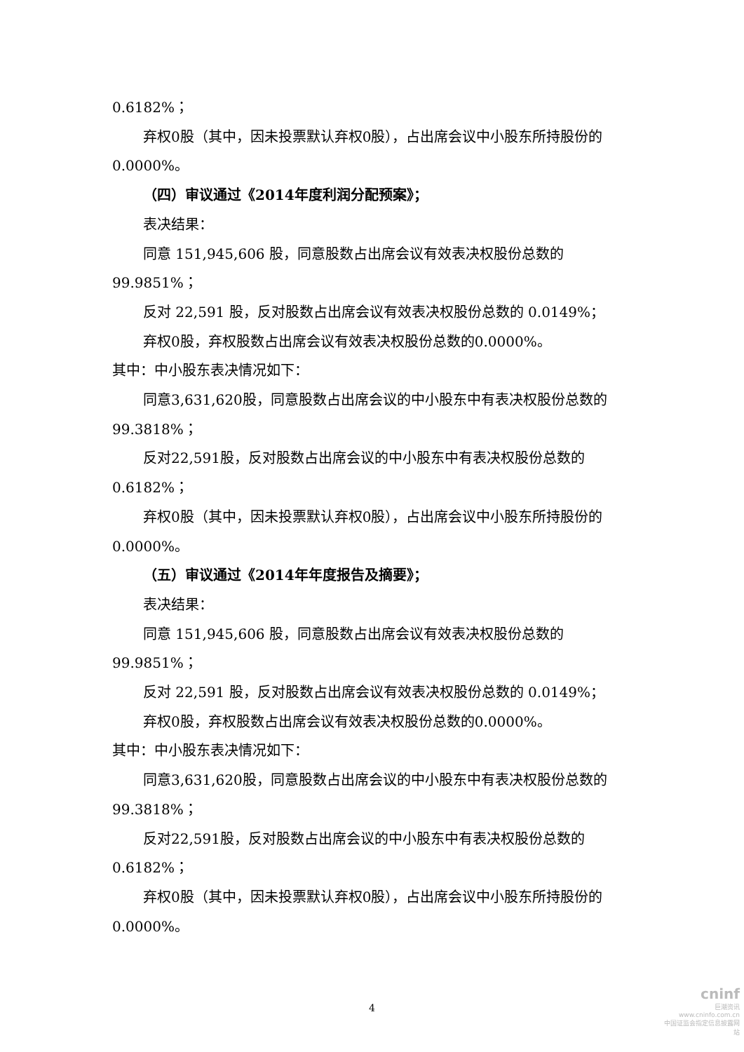0.6182%；
弃权0股（其中，因未投票默认弃权0股），占出席会议中小股东所持股份的
0.0000%。
（四）审议通过《2014年度利润分配预案》；
表决结果：
同意 151,945,606 股，同意股数占出席会议有效表决权股份总数的
99.9851%；
反对 22,591 股，反对股数占出席会议有效表决权股份总数的 0.0149%；
弃权0股，弃权股数占出席会议有效表决权股份总数的0.0000%。
其中：中小股东表决情况如下：
同意3,631,620股，同意股数占出席会议的中小股东中有表决权股份总数的
99.3818%；
反对22,591股，反对股数占出席会议的中小股东中有表决权股份总数的
0.6182%；
弃权0股（其中，因未投票默认弃权0股），占出席会议中小股东所持股份的
0.0000%。
（五）审议通过《2014年年度报告及摘要》；
表决结果：
同意 151,945,606 股，同意股数占出席会议有效表决权股份总数的
99.9851%；
反对 22,591 股，反对股数占出席会议有效表决权股份总数的 0.0149%；
弃权0股，弃权股数占出席会议有效表决权股份总数的0.0000%。
其中：中小股东表决情况如下：
同意3,631,620股，同意股数占出席会议的中小股东中有表决权股份总数的
99.3818%；
反对22,591股，反对股数占出席会议的中小股东中有表决权股份总数的
0.6182%；
弃权0股（其中，因未投票默认弃权0股），占出席会议中小股东所持股份的
0.0000%。
4
cninf
巨潮资讯
www.cninfo.com.cn
中国证监会指定信息披露网站